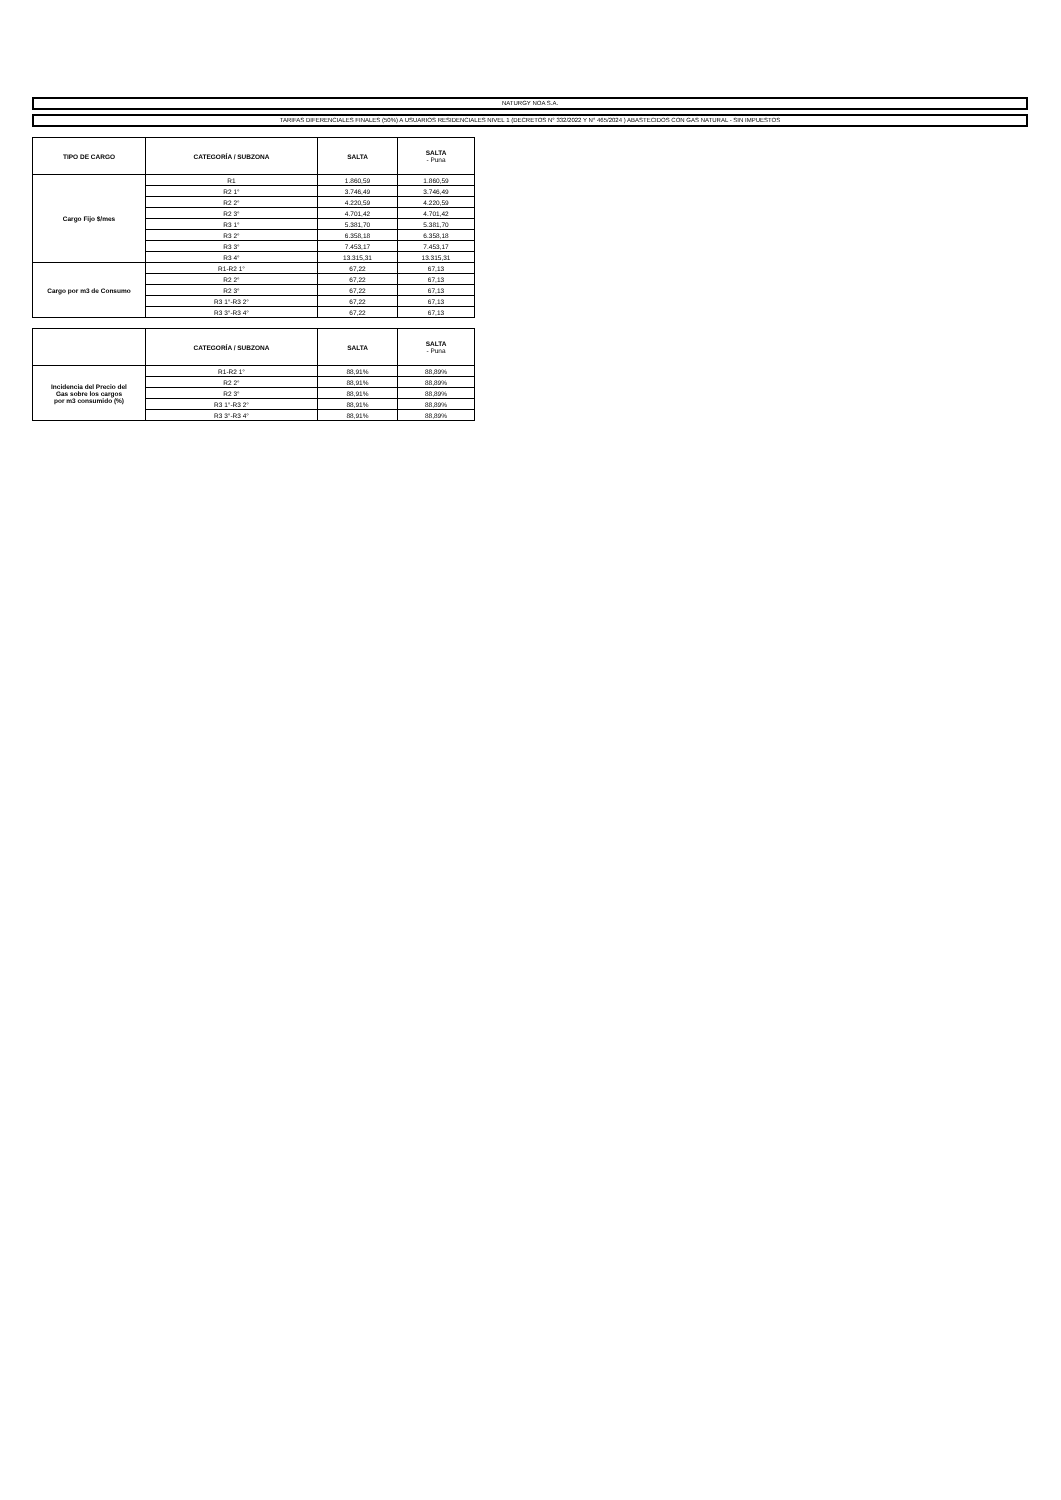NATURGY NOA S.A.
TARIFAS DIFERENCIALES FINALES (50%) A USUARIOS RESIDENCIALES NIVEL 1 (DECRETOS N° 332/2022 Y N° 465/2024 ) ABASTECIDOS CON GAS NATURAL - SIN IMPUESTOS
| TIPO DE CARGO | CATEGORÍA / SUBZONA | SALTA | SALTA - Puna |
| --- | --- | --- | --- |
| Cargo Fijo $/mes | R1 | 1.860,59 | 1.860,59 |
| | R2 1° | 3.746,49 | 3.746,49 |
| | R2 2° | 4.220,59 | 4.220,59 |
| | R2 3° | 4.701,42 | 4.701,42 |
| | R3 1° | 5.381,70 | 5.381,70 |
| | R3 2° | 6.358,18 | 6.358,18 |
| | R3 3° | 7.453,17 | 7.453,17 |
| | R3 4° | 13.315,31 | 13.315,31 |
| Cargo por m3 de Consumo | R1-R2 1° | 67,22 | 67,13 |
| | R2 2° | 67,22 | 67,13 |
| | R2 3° | 67,22 | 67,13 |
| | R3 1°-R3 2° | 67,22 | 67,13 |
| | R3 3°-R3 4° | 67,22 | 67,13 |
| | CATEGORÍA / SUBZONA | SALTA | SALTA - Puna |
| --- | --- | --- | --- |
| Incidencia del Precio del Gas sobre los cargos por m3 consumido (%) | R1-R2 1° | 88,91% | 88,89% |
| | R2 2° | 88,91% | 88,89% |
| | R2 3° | 88,91% | 88,89% |
| | R3 1°-R3 2° | 88,91% | 88,89% |
| | R3 3°-R3 4° | 88,91% | 88,89% |